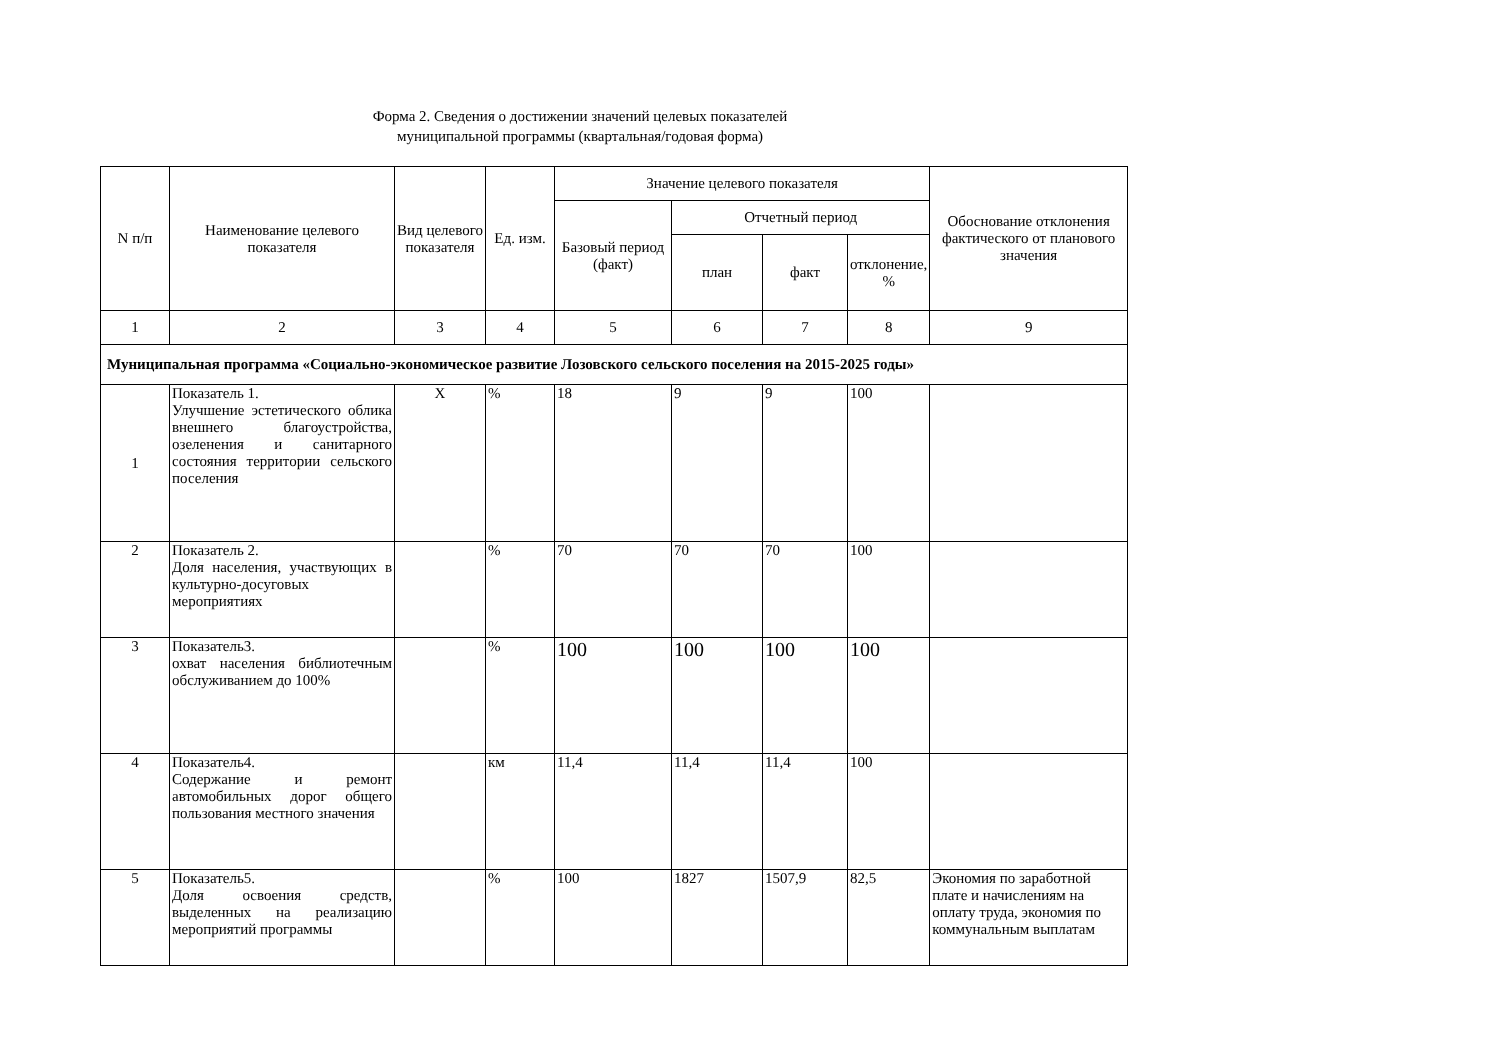Форма 2. Сведения о достижении значений целевых показателей
муниципальной программы (квартальная/годовая форма)
| N п/п | Наименование целевого показателя | Вид целевого показателя | Ед. изм. | Значение целевого показателя | | | | Обоснование отклонения фактического от планового значения |
| --- | --- | --- | --- | --- | --- | --- | --- | --- |
| | | | | Базовый период (факт) | Отчетный период | | | |
| | | | | | план | факт | отклонение, % | |
| 1 | 2 | 3 | 4 | 5 | 6 | 7 | 8 | 9 |
| Муниципальная программа «Социально-экономическое развитие Лозовского сельского поселения на 2015-2025 годы» | | | | | | | | |
| 1 | Показатель 1. Улучшение эстетического облика внешнего благоустройства, озеленения и санитарного состояния территории сельского поселения | Х | % | 18 | 9 | 9 | 100 | |
| 2 | Показатель 2. Доля населения, участвующих в культурно-досуговых мероприятиях | | % | 70 | 70 | 70 | 100 | |
| 3 | Показатель3. охват населения библиотечным обслуживанием до 100% | | % | 100 | 100 | 100 | 100 | |
| 4 | Показатель4. Содержание и ремонт автомобильных дорог общего пользования местного значения | | км | 11,4 | 11,4 | 11,4 | 100 | |
| 5 | Показатель5. Доля освоения средств, выделенных на реализацию мероприятий программы | | % | 100 | 1827 | 1507,9 | 82,5 | Экономия по заработной плате и начислениям на оплату труда, экономия по коммунальным выплатам |